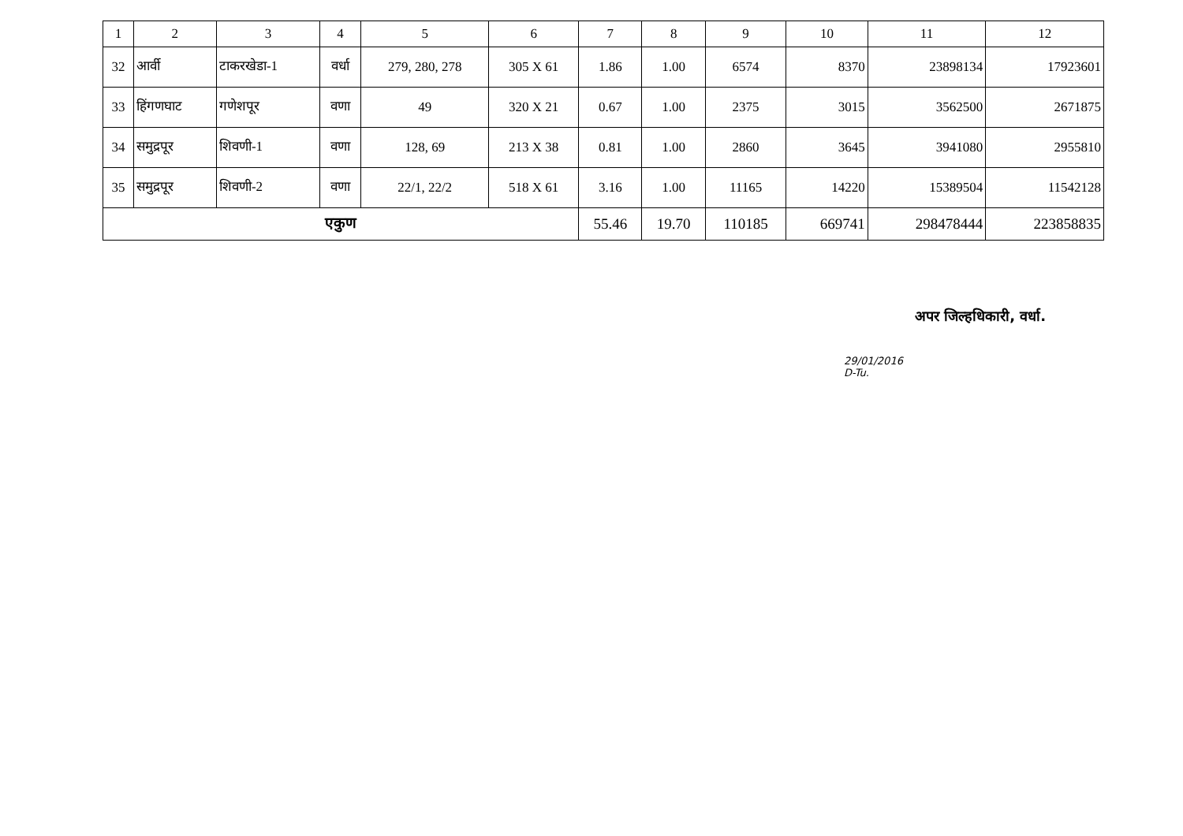| 1 | 2 | 3 | 4 | 5 | 6 | 7 | 8 | 9 | 10 | 11 | 12 |
| --- | --- | --- | --- | --- | --- | --- | --- | --- | --- | --- | --- |
| 32 | आर्वी | टाकरखेडा-1 | वर्धा | 279, 280, 278 | 305 X 61 | 1.86 | 1.00 | 6574 | 8370 | 23898134 | 17923601 |
| 33 | हिंगणघाट | गणेशपूर | वणा | 49 | 320 X 21 | 0.67 | 1.00 | 2375 | 3015 | 3562500 | 2671875 |
| 34 | समुद्रपूर | शिवणी-1 | वणा | 128, 69 | 213 X 38 | 0.81 | 1.00 | 2860 | 3645 | 3941080 | 2955810 |
| 35 | समुद्रपूर | शिवणी-2 | वणा | 22/1, 22/2 | 518 X 61 | 3.16 | 1.00 | 11165 | 14220 | 15389504 | 11542128 |
| एकुण | | | | | | 55.46 | 19.70 | 110185 | 669741 | 298478444 | 223858835 |
अपर जिल्हधिकारी, वर्धा.
29/01/2016
D-Tu.